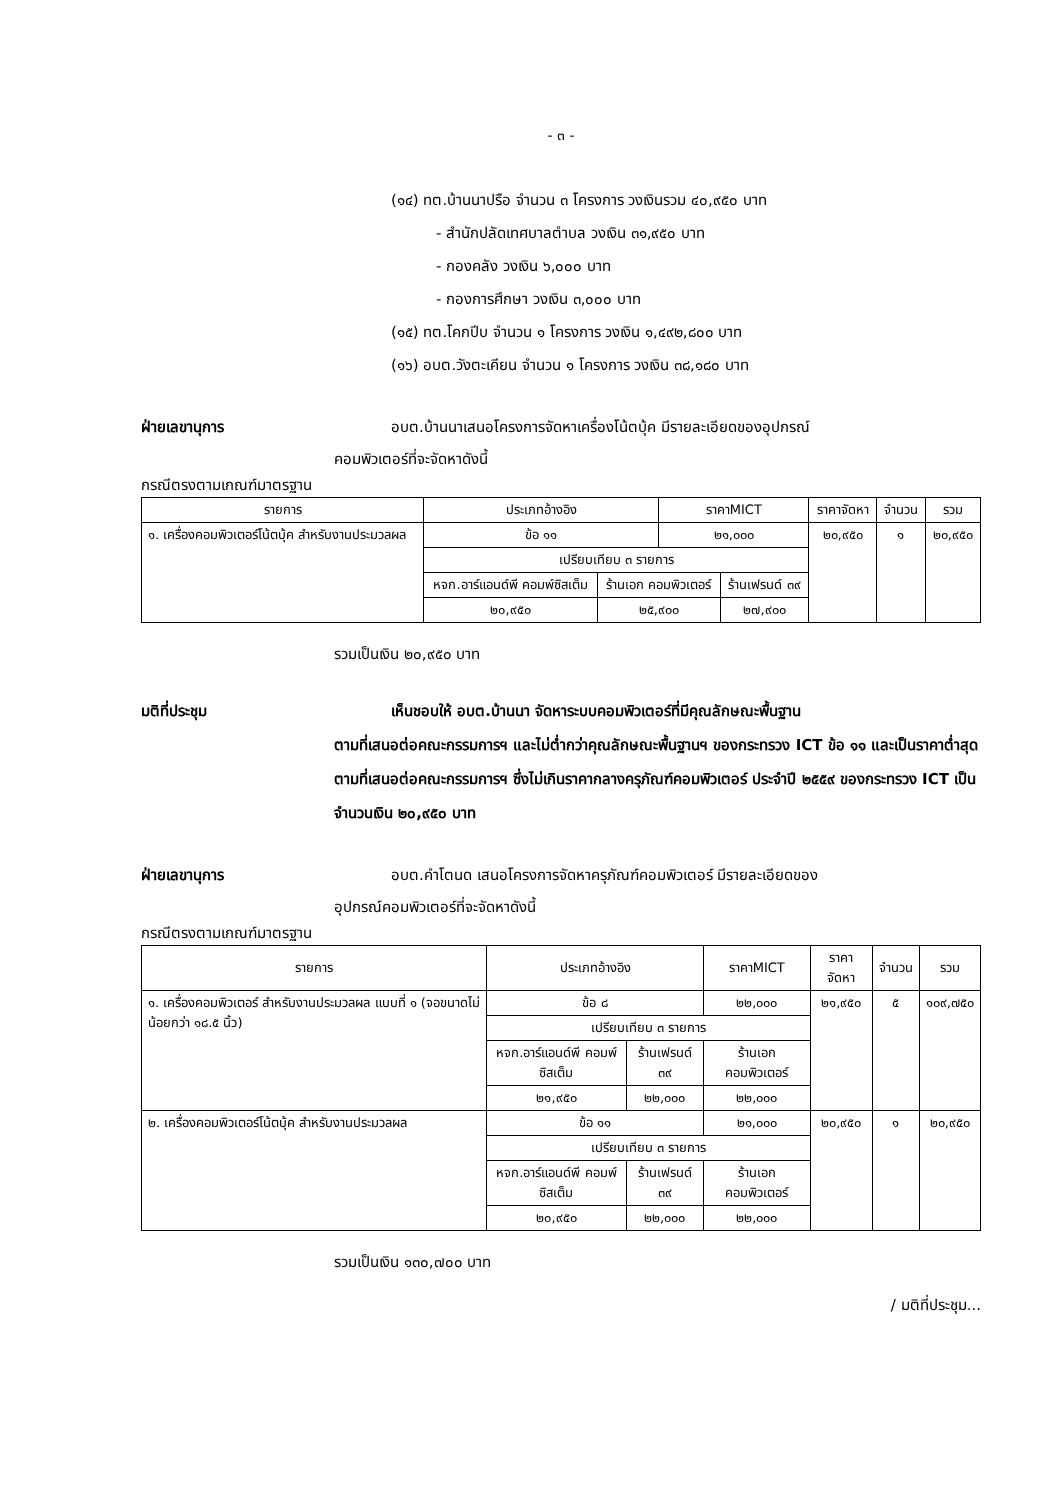- ๓ -
(๑๔) ทต.บ้านนาปรือ จำนวน ๓ โครงการ วงเงินรวม ๔๐,๙๕๐ บาท
- สำนักปลัดเทศบาลตำบล วงเงิน ๓๑,๙๕๐ บาท
- กองคลัง วงเงิน ๖,๐๐๐ บาท
- กองการศึกษา วงเงิน ๓,๐๐๐ บาท
(๑๕) ทต.โคกปีบ จำนวน ๑ โครงการ วงเงิน ๑,๔๙๒,๘๐๐ บาท
(๑๖) อบต.วังตะเคียน จำนวน ๑ โครงการ วงเงิน ๓๘,๑๘๐ บาท
ฝ่ายเลขานุการ อบต.บ้านนาเสนอโครงการจัดหาเครื่องโน้ตบุ้ค มีรายละเอียดของอุปกรณ์
คอมพิวเตอร์ที่จะจัดหาดังนี้
กรณีตรงตามเกณฑ์มาตรฐาน
| รายการ | ประเภทอ้างอิง | | ราคาMICT | | ราคาจัดหา | จำนวน | รวม |
| --- | --- | --- | --- | --- | --- | --- | --- |
| ๑. เครื่องคอมพิวเตอร์โน้ตบุ้ค สำหรับงานประมวลผล | ข้อ ๑๑ | | ๒๑,๐๐๐ | | ๒๐,๙๕๐ | ๑ | ๒๐,๙๕๐ |
| | เปรียบเทียบ ๓ รายการ | | | | | | |
| | หจก.อาร์แอนด์พี คอมพ์ซิสเต็ม | ร้านเอก คอมพิวเตอร์ | | ร้านเฟรนด์ ๓๙ | | | |
| | ๒๐,๙๕๐ | ๒๕,๙๐๐ | | ๒๗,๙๐๐ | | | |
รวมเป็นเงิน ๒๐,๙๕๐ บาท
มติที่ประชุม เห็นชอบให้ อบต.บ้านนา จัดหาระบบคอมพิวเตอร์ที่มีคุณลักษณะพื้นฐาน
ตามที่เสนอต่อคณะกรรมการฯ และไม่ต่ำกว่าคุณลักษณะพื้นฐานฯ ของกระทรวง ICT ข้อ ๑๑ และเป็นราคาต่ำสุดตามที่เสนอต่อคณะกรรมการฯ ซึ่งไม่เกินราคากลางครุภัณฑ์คอมพิวเตอร์ ประจำปี ๒๕๕๙ ของกระทรวง ICT เป็นจำนวนเงิน ๒๐,๙๕๐ บาท
ฝ่ายเลขานุการ อบต.คำโตนด เสนอโครงการจัดหาครุภัณฑ์คอมพิวเตอร์ มีรายละเอียดของ
อุปกรณ์คอมพิวเตอร์ที่จะจัดหาดังนี้
กรณีตรงตามเกณฑ์มาตรฐาน
| รายการ | ประเภทอ้างอิง | | ราคาMICT | ราคาจัดหา | จำนวน | รวม |
| --- | --- | --- | --- | --- | --- | --- |
| ๑. เครื่องคอมพิวเตอร์ สำหรับงานประมวลผล แบบที่ ๑ (จอขนาดไม่น้อยกว่า ๑๘.๕ นิ้ว) | ข้อ ๘ | | ๒๒,๐๐๐ | ๒๑,๙๕๐ | ๕ | ๑๐๙,๗๕๐ |
| | เปรียบเทียบ ๓ รายการ | | | | | |
| | หจก.อาร์แอนด์พี คอมพ์ซิสเต็ม | ร้านเฟรนด์ ๓๙ | ร้านเอก คอมพิวเตอร์ | | | |
| | ๒๑,๙๕๐ | ๒๒,๐๐๐ | ๒๒,๐๐๐ | | | |
| ๒. เครื่องคอมพิวเตอร์โน้ตบุ้ค สำหรับงานประมวลผล | ข้อ ๑๑ | | ๒๑,๐๐๐ | ๒๐,๙๕๐ | ๑ | ๒๐,๙๕๐ |
| | เปรียบเทียบ ๓ รายการ | | | | | |
| | หจก.อาร์แอนด์พี คอมพ์ซิสเต็ม | ร้านเฟรนด์ ๓๙ | ร้านเอก คอมพิวเตอร์ | | | |
| | ๒๐,๙๕๐ | ๒๒,๐๐๐ | ๒๒,๐๐๐ | | | |
รวมเป็นเงิน ๑๓๐,๗๐๐ บาท
/ มติที่ประชุม...